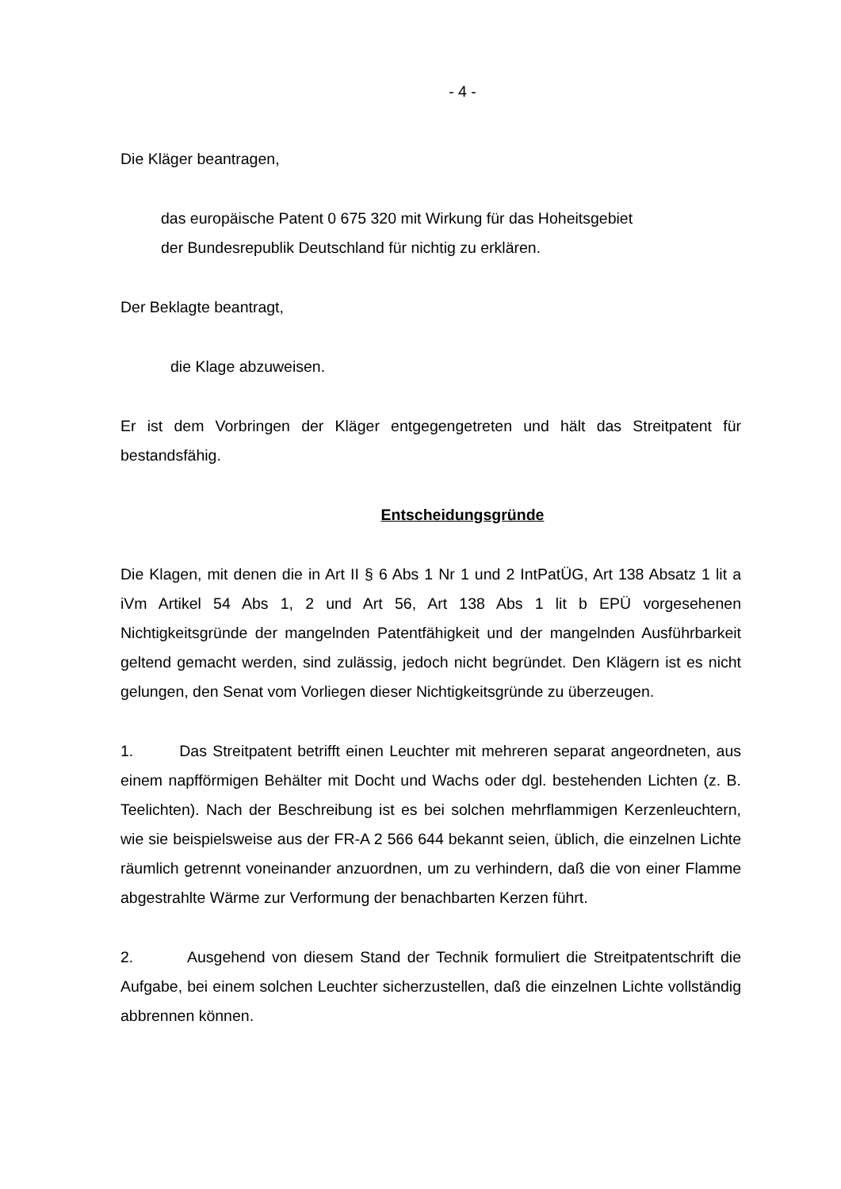- 4 -
Die Kläger beantragen,
das europäische Patent 0 675 320 mit Wirkung für das Hoheitsgebiet
der Bundesrepublik Deutschland für nichtig zu erklären.
Der Beklagte beantragt,
die Klage abzuweisen.
Er ist dem Vorbringen der Kläger entgegengetreten und hält das Streitpatent für bestandsfähig.
Entscheidungsgründe
Die Klagen, mit denen die in Art II § 6 Abs 1 Nr 1 und 2 IntPatÜG, Art 138 Absatz 1 lit a iVm Artikel 54 Abs 1, 2 und Art 56, Art 138 Abs 1 lit b EPÜ vorgesehenen Nichtigkeitsgründe der mangelnden Patentfähigkeit und der mangelnden Ausführbarkeit geltend gemacht werden, sind zulässig, jedoch nicht begründet. Den Klägern ist es nicht gelungen, den Senat vom Vorliegen dieser Nichtigkeitsgründe zu überzeugen.
1. Das Streitpatent betrifft einen Leuchter mit mehreren separat angeordneten, aus einem napfförmigen Behälter mit Docht und Wachs oder dgl. bestehenden Lichten (z. B. Teelichten). Nach der Beschreibung ist es bei solchen mehrflammigen Kerzenleuchtern, wie sie beispielsweise aus der FR-A 2 566 644 bekannt seien, üblich, die einzelnen Lichte räumlich getrennt voneinander anzuordnen, um zu verhindern, daß die von einer Flamme abgestrahlte Wärme zur Verformung der benachbarten Kerzen führt.
2. Ausgehend von diesem Stand der Technik formuliert die Streitpatentschrift die Aufgabe, bei einem solchen Leuchter sicherzustellen, daß die einzelnen Lichte vollständig abbrennen können.